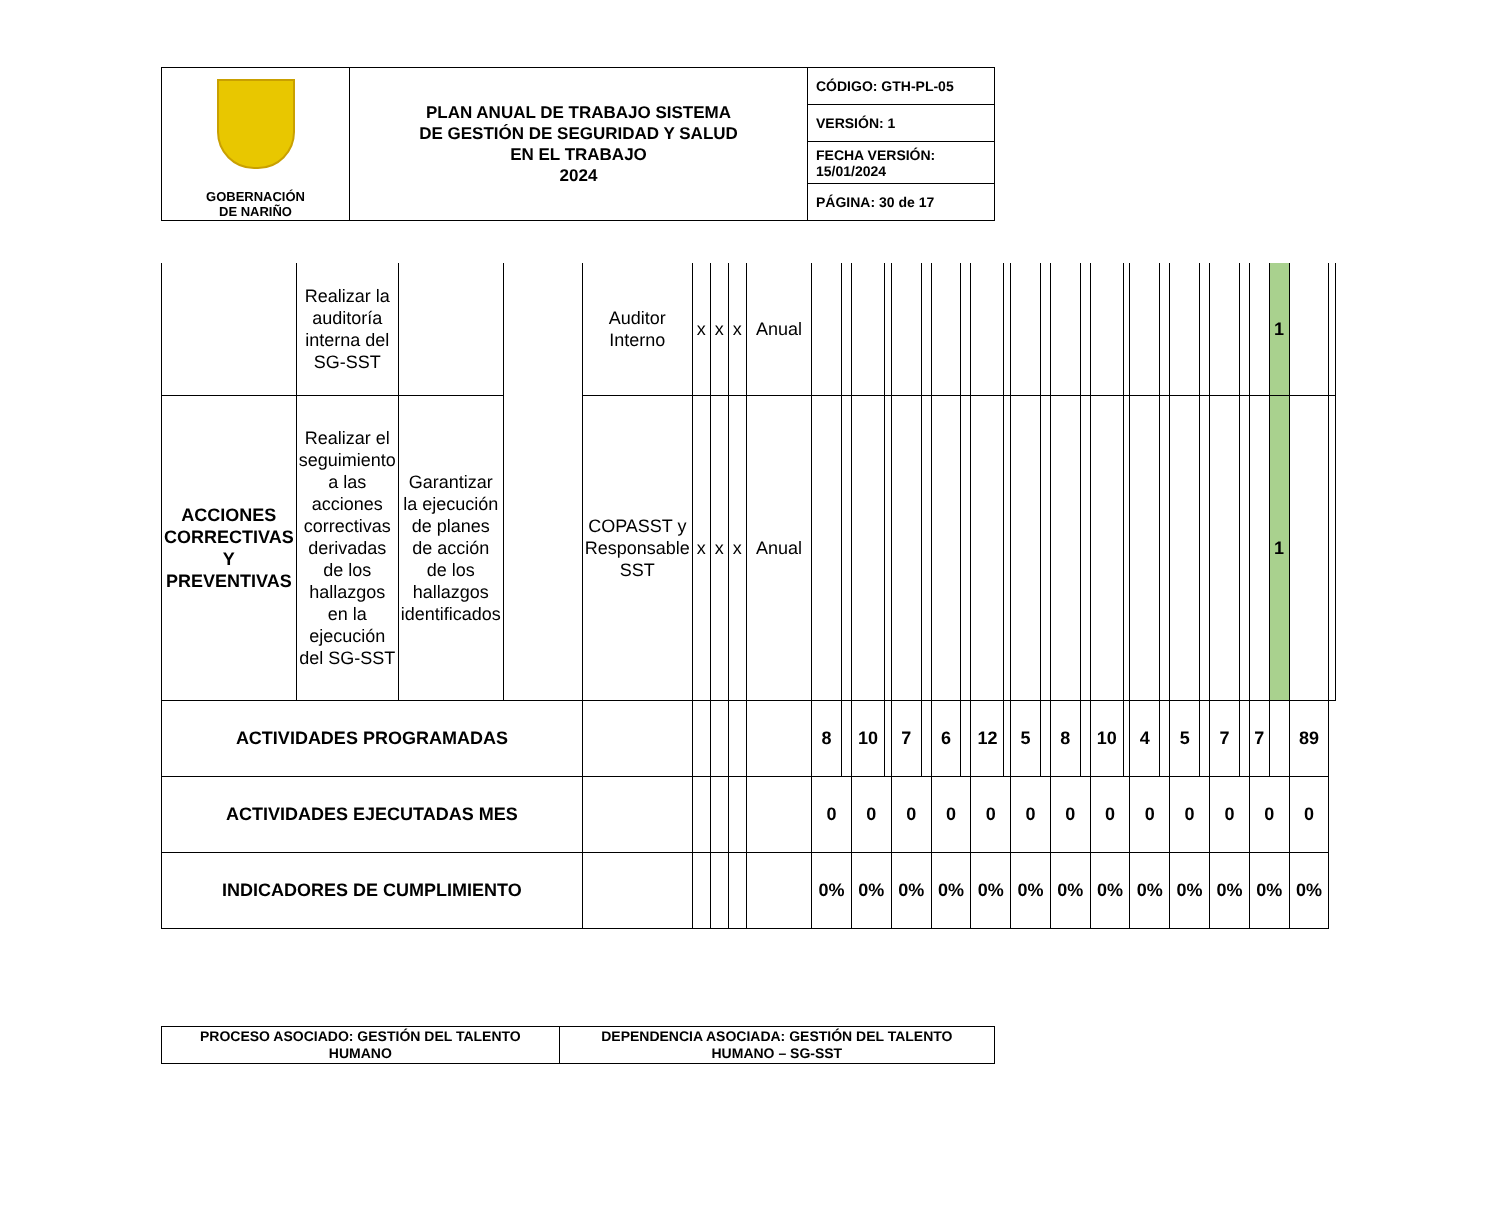| GOBERNACIÓN DE NARIÑO | PLAN ANUAL DE TRABAJO SISTEMA DE GESTIÓN DE SEGURIDAD Y SALUD EN EL TRABAJO 2024 | CÓDIGO: GTH-PL-05 |
| | | VERSIÓN: 1 |
| | | FECHA VERSIÓN: 15/01/2024 |
| | | PÁGINA: 30 de 17 |
| | Realizar la auditoría interna del SG-SST | | | Auditor Interno | x | x | x | Anual | | | | | | | | | | | | | | | | | | | | | | | | 1 | | |
| ACCIONES CORRECTIVAS Y PREVENTIVAS | Realizar el seguimiento a las acciones correctivas derivadas de los hallazgos en la ejecución del SG-SST | Garantizar la ejecución de planes de acción de los hallazgos identificados | | COPASST y Responsable SST | x | x | x | Anual | | | | | | | | | | | | | | | | | | | | | | | | 1 | | |
| ACTIVIDADES PROGRAMADAS | | | | | | | | | 8 | | 10 | | 7 | | 6 | | 12 | | 5 | | 8 | | 10 | | 4 | | 5 | | 7 | | 7 | | 89 | |
| ACTIVIDADES EJECUTADAS MES | | | | | | | | | 0 | | 0 | | 0 | | 0 | | 0 | | 0 | | 0 | | 0 | | 0 | | 0 | | 0 | | 0 | | 0 | |
| INDICADORES DE CUMPLIMIENTO | | | | | | | | | 0% | | 0% | | 0% | | 0% | | 0% | | 0% | | 0% | | 0% | | 0% | | 0% | | 0% | | 0% | | 0% | |
| PROCESO ASOCIADO: GESTIÓN DEL TALENTO HUMANO | DEPENDENCIA ASOCIADA: GESTIÓN DEL TALENTO HUMANO – SG-SST |